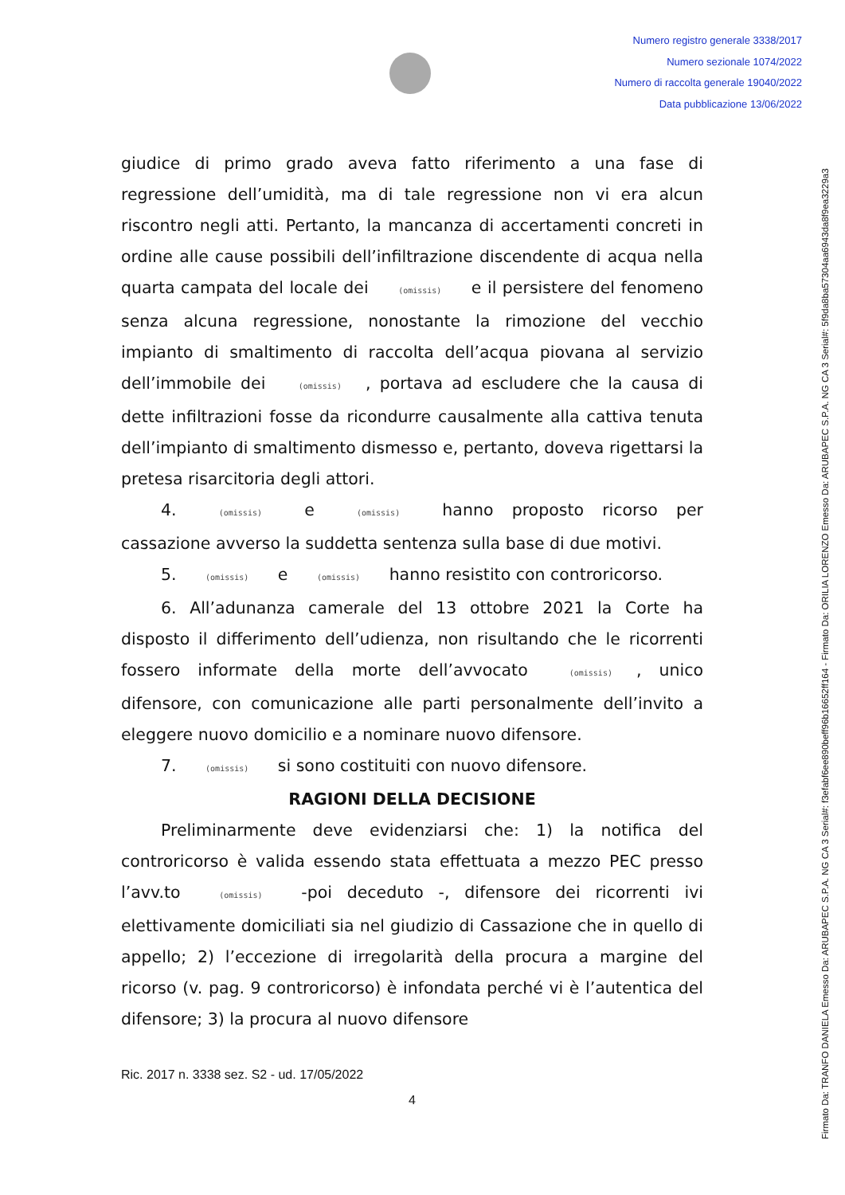Numero registro generale 3338/2017
Numero sezionale 1074/2022
Numero di raccolta generale 19040/2022
Data pubblicazione 13/06/2022
Firmato Da: TRANFO DANIELA Emesso Da: ARUBAPEC S.P.A. NG CA 3 Serial#: f3efabf6ee890beff96b16652ff164 - Firmato Da: ORILIA LORENZO Emesso Da: ARUBAPEC S.P.A. NG CA 3 Serial#: 5f9da8ba57304aa6943da8f9ea3229a3
giudice di primo grado aveva fatto riferimento a una fase di regressione dell’umidità, ma di tale regressione non vi era alcun riscontro negli atti. Pertanto, la mancanza di accertamenti concreti in ordine alle cause possibili dell’infiltrazione discendente di acqua nella quarta campata del locale dei (omissis) e il persistere del fenomeno senza alcuna regressione, nonostante la rimozione del vecchio impianto di smaltimento di raccolta dell’acqua piovana al servizio dell’immobile dei (omissis), portava ad escludere che la causa di dette infiltrazioni fosse da ricondurre causalmente alla cattiva tenuta dell’impianto di smaltimento dismesso e, pertanto, doveva rigettarsi la pretesa risarcitoria degli attori.
4. (omissis) e (omissis) hanno proposto ricorso per cassazione avverso la suddetta sentenza sulla base di due motivi.
5. (omissis) e (omissis) hanno resistito con controricorso.
6. All’adunanza camerale del 13 ottobre 2021 la Corte ha disposto il differimento dell’udienza, non risultando che le ricorrenti fossero informate della morte dell’avvocato (omissis), unico difensore, con comunicazione alle parti personalmente dell’invito a eleggere nuovo domicilio e a nominare nuovo difensore.
7. (omissis) si sono costituiti con nuovo difensore.
RAGIONI DELLA DECISIONE
Preliminarmente deve evidenziarsi che: 1) la notifica del controricorso è valida essendo stata effettuata a mezzo PEC presso l’avv.to (omissis) -poi deceduto -, difensore dei ricorrenti ivi elettivamente domiciliati sia nel giudizio di Cassazione che in quello di appello; 2) l’eccezione di irregolarità della procura a margine del ricorso (v. pag. 9 controricorso) è infondata perché vi è l’autentica del difensore; 3) la procura al nuovo difensore
Ric. 2017 n. 3338 sez. S2 - ud. 17/05/2022
4